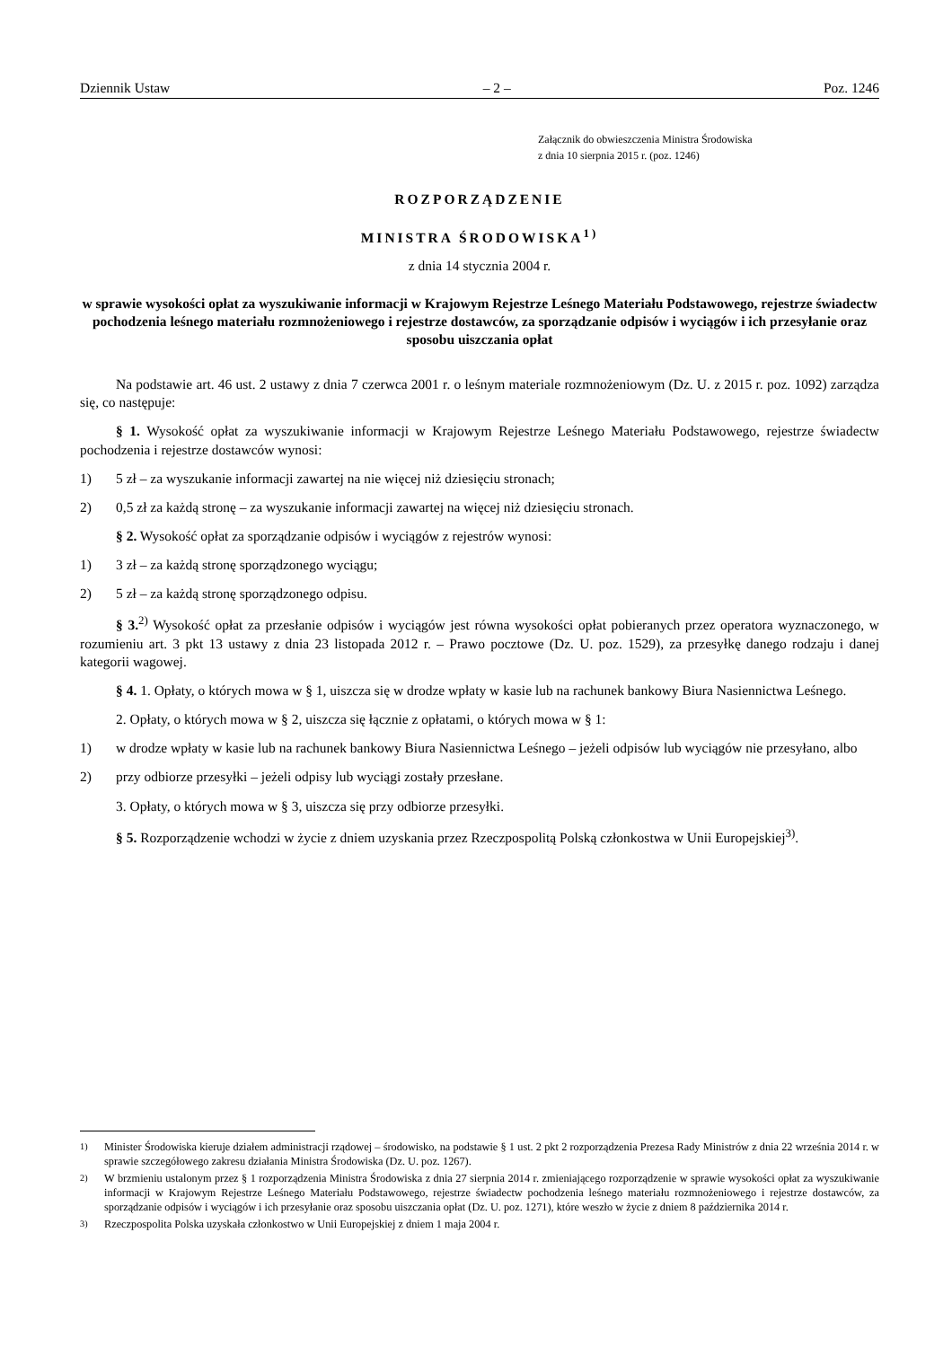Dziennik Ustaw – 2 – Poz. 1246
Załącznik do obwieszczenia Ministra Środowiska
z dnia 10 sierpnia 2015 r. (poz. 1246)
ROZPORZĄDZENIE
MINISTRA ŚRODOWISKA<sup>1)</sup>
z dnia 14 stycznia 2004 r.
w sprawie wysokości opłat za wyszukiwanie informacji w Krajowym Rejestrze Leśnego Materiału Podstawowego, rejestrze świadectw pochodzenia leśnego materiału rozmnożeniowego i rejestrze dostawców, za sporządzanie odpisów i wyciągów i ich przesyłanie oraz sposobu uiszczania opłat
Na podstawie art. 46 ust. 2 ustawy z dnia 7 czerwca 2001 r. o leśnym materiale rozmnożeniowym (Dz. U. z 2015 r. poz. 1092) zarządza się, co następuje:
§ 1. Wysokość opłat za wyszukiwanie informacji w Krajowym Rejestrze Leśnego Materiału Podstawowego, rejestrze świadectw pochodzenia i rejestrze dostawców wynosi:
1) 5 zł – za wyszukanie informacji zawartej na nie więcej niż dziesięciu stronach;
2) 0,5 zł za każdą stronę – za wyszukanie informacji zawartej na więcej niż dziesięciu stronach.
§ 2. Wysokość opłat za sporządzanie odpisów i wyciągów z rejestrów wynosi:
1) 3 zł – za każdą stronę sporządzonego wyciągu;
2) 5 zł – za każdą stronę sporządzonego odpisu.
§ 3.<sup>2)</sup> Wysokość opłat za przesłanie odpisów i wyciągów jest równa wysokości opłat pobieranych przez operatora wyznaczonego, w rozumieniu art. 3 pkt 13 ustawy z dnia 23 listopada 2012 r. – Prawo pocztowe (Dz. U. poz. 1529), za przesyłkę danego rodzaju i danej kategorii wagowej.
§ 4. 1. Opłaty, o których mowa w § 1, uiszcza się w drodze wpłaty w kasie lub na rachunek bankowy Biura Nasiennictwa Leśnego.
2. Opłaty, o których mowa w § 2, uiszcza się łącznie z opłatami, o których mowa w § 1:
1) w drodze wpłaty w kasie lub na rachunek bankowy Biura Nasiennictwa Leśnego – jeżeli odpisów lub wyciągów nie przesyłano, albo
2) przy odbiorze przesyłki – jeżeli odpisy lub wyciągi zostały przesłane.
3. Opłaty, o których mowa w § 3, uiszcza się przy odbiorze przesyłki.
§ 5. Rozporządzenie wchodzi w życie z dniem uzyskania przez Rzeczpospolitą Polską członkostwa w Unii Europejskiej<sup>3)</sup>.
<sup>1)</sup> Minister Środowiska kieruje działem administracji rządowej – środowisko, na podstawie § 1 ust. 2 pkt 2 rozporządzenia Prezesa Rady Ministrów z dnia 22 września 2014 r. w sprawie szczegółowego zakresu działania Ministra Środowiska (Dz. U. poz. 1267).
<sup>2)</sup> W brzmieniu ustalonym przez § 1 rozporządzenia Ministra Środowiska z dnia 27 sierpnia 2014 r. zmieniającego rozporządzenie w sprawie wysokości opłat za wyszukiwanie informacji w Krajowym Rejestrze Leśnego Materiału Podstawowego, rejestrze świadectw pochodzenia leśnego materiału rozmnożeniowego i rejestrze dostawców, za sporządzanie odpisów i wyciągów i ich przesyłanie oraz sposobu uiszczania opłat (Dz. U. poz. 1271), które weszło w życie z dniem 8 października 2014 r.
<sup>3)</sup> Rzeczpospolita Polska uzyskała członkostwo w Unii Europejskiej z dniem 1 maja 2004 r.